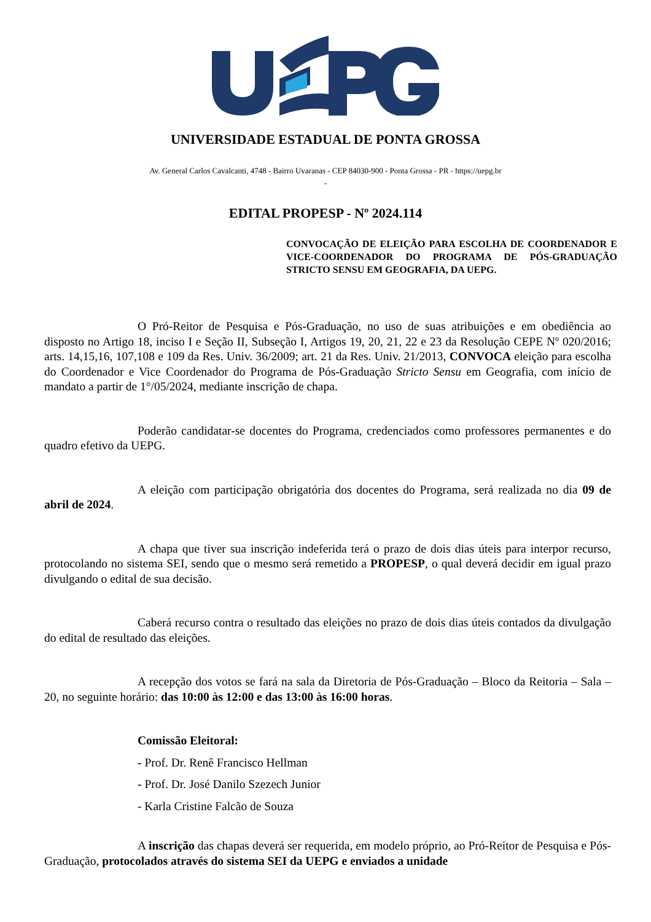UNIVERSIDADE ESTADUAL DE PONTA GROSSA
Av. General Carlos Cavalcanti, 4748 - Bairro Uvaranas - CEP 84030-900 - Ponta Grossa - PR - https://uepg.br
-
EDITAL PROPESP - Nº 2024.114
CONVOCAÇÃO DE ELEIÇÃO PARA ESCOLHA DE COORDENADOR E VICE-COORDENADOR DO PROGRAMA DE PÓS-GRADUAÇÃO STRICTO SENSU EM GEOGRAFIA, DA UEPG.
O Pró-Reitor de Pesquisa e Pós-Graduação, no uso de suas atribuições e em obediência ao disposto no Artigo 18, inciso I e Seção II, Subseção I, Artigos 19, 20, 21, 22 e 23 da Resolução CEPE Nº 020/2016; arts. 14,15,16, 107,108 e 109 da Res. Univ. 36/2009; art. 21 da Res. Univ. 21/2013, CONVOCA eleição para escolha do Coordenador e Vice Coordenador do Programa de Pós-Graduação Stricto Sensu em Geografia, com início de mandato a partir de 1°/05/2024, mediante inscrição de chapa.
Poderão candidatar-se docentes do Programa, credenciados como professores permanentes e do quadro efetivo da UEPG.
A eleição com participação obrigatória dos docentes do Programa, será realizada no dia 09 de abril de 2024.
A chapa que tiver sua inscrição indeferida terá o prazo de dois dias úteis para interpor recurso, protocolando no sistema SEI, sendo que o mesmo será remetido a PROPESP, o qual deverá decidir em igual prazo divulgando o edital de sua decisão.
Caberá recurso contra o resultado das eleições no prazo de dois dias úteis contados da divulgação do edital de resultado das eleições.
A recepção dos votos se fará na sala da Diretoria de Pós-Graduação – Bloco da Reitoria – Sala – 20, no seguinte horário: das 10:00 às 12:00 e das 13:00 às 16:00 horas.
Comissão Eleitoral:
- Prof. Dr. Renê Francisco Hellman
- Prof. Dr. José Danilo Szezech Junior
- Karla Cristine Falcão de Souza
A inscrição das chapas deverá ser requerida, em modelo próprio, ao Pró-Reitor de Pesquisa e Pós-Graduação, protocolados através do sistema SEI da UEPG e enviados a unidade